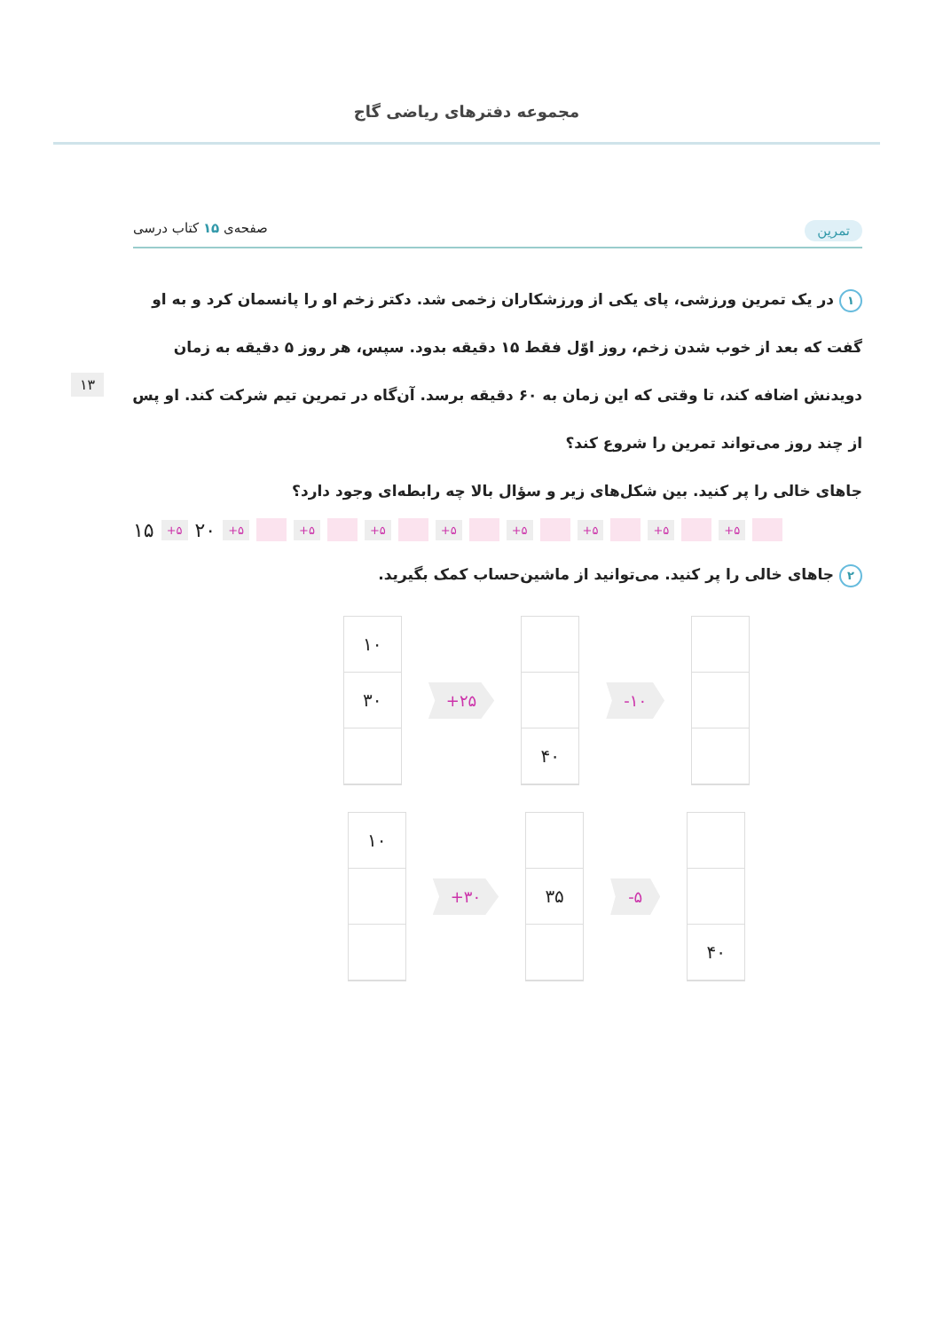مجموعه دفترهای ریاضی گاج
تمرین صفحه‌ی ۱۵ کتاب درسی
۱۳
۱ در یک تمرین ورزشی، پای یکی از ورزشکاران زخمی شد. دکتر زخم او را پانسمان کرد و به او گفت که بعد از خوب شدن زخم، روز اوّل فقط ۱۵ دقیقه بدود. سپس، هر روز ۵ دقیقه به زمان دویدنش اضافه کند، تا وقتی که این زمان به ۶۰ دقیقه برسد. آن‌گاه در تمرین تیم شرکت کند. او پس از چند روز می‌تواند تمرین را شروع کند؟
جاهای خالی را پر کنید. بین شکل‌های زیر و سؤال بالا چه رابطه‌ای وجود دارد؟
۱۵ +۵ ۲۰ +۵ +۵ +۵ +۵ +۵ +۵ +۵ +۵
۲ جاهای خالی را پر کنید. می‌توانید از ماشین‌حساب کمک بگیرید.
۱۰
۳۰
+۲۵
۴۰
-۱۰
۱۰
+۳۰
۳۵
-۵
۴۰